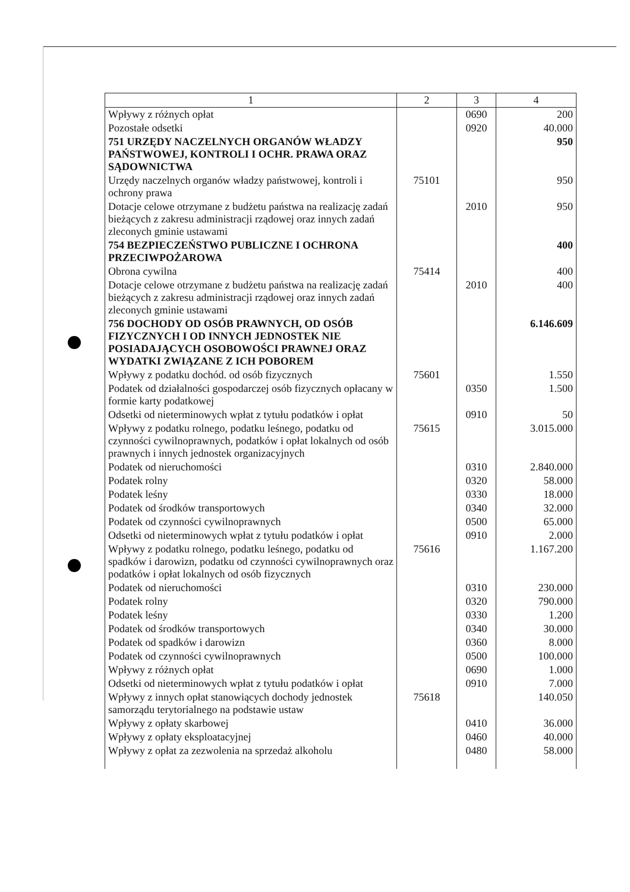| 1 | 2 | 3 | 4 |
| --- | --- | --- | --- |
| Wpływy z różnych opłat | | 0690 | 200 |
| Pozostałe odsetki | | 0920 | 40.000 |
| 751 URZĘDY NACZELNYCH ORGANÓW WŁADZY PAŃSTWOWEJ, KONTROLI I OCHR. PRAWA ORAZ SĄDOWNICTWA | | | 950 |
| Urzędy naczelnych organów władzy państwowej, kontroli i ochrony prawa | 75101 | | 950 |
| Dotacje celowe otrzymane z budżetu państwa na realizację zadań bieżących z zakresu administracji rządowej oraz innych zadań zleconych gminie ustawami | | 2010 | 950 |
| 754 BEZPIECZEŃSTWO PUBLICZNE I OCHRONA PRZECIWPOŻAROWA | | | 400 |
| Obrona cywilna | 75414 | | 400 |
| Dotacje celowe otrzymane z budżetu państwa na realizację zadań bieżących z zakresu administracji rządowej oraz innych zadań zleconych gminie ustawami | | 2010 | 400 |
| 756 DOCHODY OD OSÓB PRAWNYCH, OD OSÓB FIZYCZNYCH I OD INNYCH JEDNOSTEK NIE POSIADAJĄCYCH OSOBOWOŚCI PRAWNEJ ORAZ WYDATKI ZWIĄZANE Z ICH POBOREM | | | 6.146.609 |
| Wpływy z podatku dochód. od osób fizycznych | 75601 | | 1.550 |
| Podatek od działalności gospodarczej osób fizycznych opłacany w formie karty podatkowej | | 0350 | 1.500 |
| Odsetki od nieterminowych wpłat z tytułu podatków i opłat | | 0910 | 50 |
| Wpływy z podatku rolnego, podatku leśnego, podatku od czynności cywilnoprawnych, podatków i opłat lokalnych od osób prawnych i innych jednostek organizacyjnych | 75615 | | 3.015.000 |
| Podatek od nieruchomości | | 0310 | 2.840.000 |
| Podatek rolny | | 0320 | 58.000 |
| Podatek leśny | | 0330 | 18.000 |
| Podatek od środków transportowych | | 0340 | 32.000 |
| Podatek od czynności cywilnoprawnych | | 0500 | 65.000 |
| Odsetki od nieterminowych wpłat z tytułu podatków i opłat | | 0910 | 2.000 |
| Wpływy z podatku rolnego, podatku leśnego, podatku od spadków i darowizn, podatku od czynności cywilnoprawnych oraz podatków i opłat lokalnych od osób fizycznych | 75616 | | 1.167.200 |
| Podatek od nieruchomości | | 0310 | 230.000 |
| Podatek rolny | | 0320 | 790.000 |
| Podatek leśny | | 0330 | 1.200 |
| Podatek od środków transportowych | | 0340 | 30.000 |
| Podatek od spadków i darowizn | | 0360 | 8.000 |
| Podatek od czynności cywilnoprawnych | | 0500 | 100.000 |
| Wpływy z różnych opłat | | 0690 | 1.000 |
| Odsetki od nieterminowych wpłat z tytułu podatków i opłat | | 0910 | 7.000 |
| Wpływy z innych opłat stanowiących dochody jednostek samorządu terytorialnego na podstawie ustaw | 75618 | | 140.050 |
| Wpływy z opłaty skarbowej | | 0410 | 36.000 |
| Wpływy z opłaty eksploatacyjnej | | 0460 | 40.000 |
| Wpływy z opłat za zezwolenia na sprzedaż alkoholu | | 0480 | 58.000 |